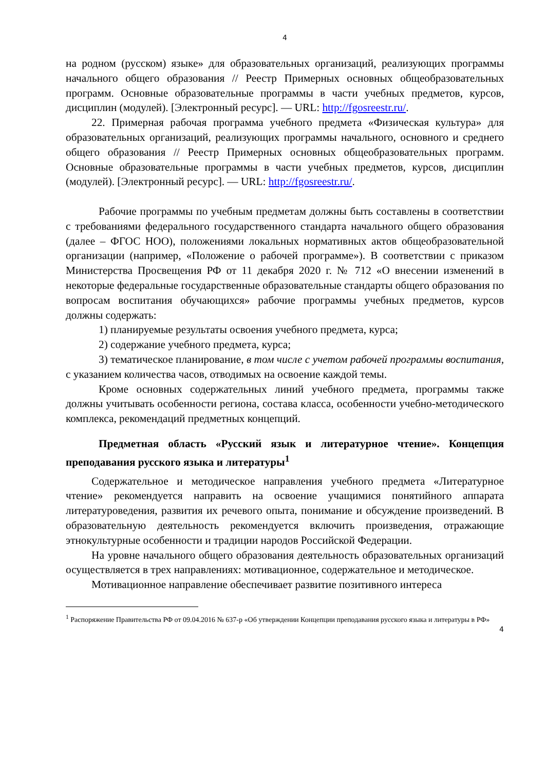4
на родном (русском) языке» для образовательных организаций, реализующих программы начального общего образования // Реестр Примерных основных общеобразовательных программ. Основные образовательные программы в части учебных предметов, курсов, дисциплин (модулей). [Электронный ресурс]. — URL: http://fgosreestr.ru/.
22. Примерная рабочая программа учебного предмета «Физическая культура» для образовательных организаций, реализующих программы начального, основного и среднего общего образования // Реестр Примерных основных общеобразовательных программ. Основные образовательные программы в части учебных предметов, курсов, дисциплин (модулей). [Электронный ресурс]. — URL: http://fgosreestr.ru/.
Рабочие программы по учебным предметам должны быть составлены в соответствии с требованиями федерального государственного стандарта начального общего образования (далее – ФГОС НОО), положениями локальных нормативных актов общеобразовательной организации (например, «Положение о рабочей программе»). В соответствии с приказом Министерства Просвещения РФ от 11 декабря 2020 г. № 712 «О внесении изменений в некоторые федеральные государственные образовательные стандарты общего образования по вопросам воспитания обучающихся» рабочие программы учебных предметов, курсов должны содержать:
1) планируемые результаты освоения учебного предмета, курса;
2) содержание учебного предмета, курса;
3) тематическое планирование, в том числе с учетом рабочей программы воспитания, с указанием количества часов, отводимых на освоение каждой темы.
Кроме основных содержательных линий учебного предмета, программы также должны учитывать особенности региона, состава класса, особенности учебно-методического комплекса, рекомендаций предметных концепций.
Предметная область «Русский язык и литературное чтение». Концепция преподавания русского языка и литературы<sup>1</sup>
Содержательное и методическое направления учебного предмета «Литературное чтение» рекомендуется направить на освоение учащимися понятийного аппарата литературоведения, развития их речевого опыта, понимание и обсуждение произведений. В образовательную деятельность рекомендуется включить произведения, отражающие этнокультурные особенности и традиции народов Российской Федерации.
На уровне начального общего образования деятельность образовательных организаций осуществляется в трех направлениях: мотивационное, содержательное и методическое.
Мотивационное направление обеспечивает развитие позитивного интереса
<sup>1</sup> Распоряжение Правительства РФ от 09.04.2016 № 637-р «Об утверждении Концепции преподавания русского языка и литературы в РФ»
4